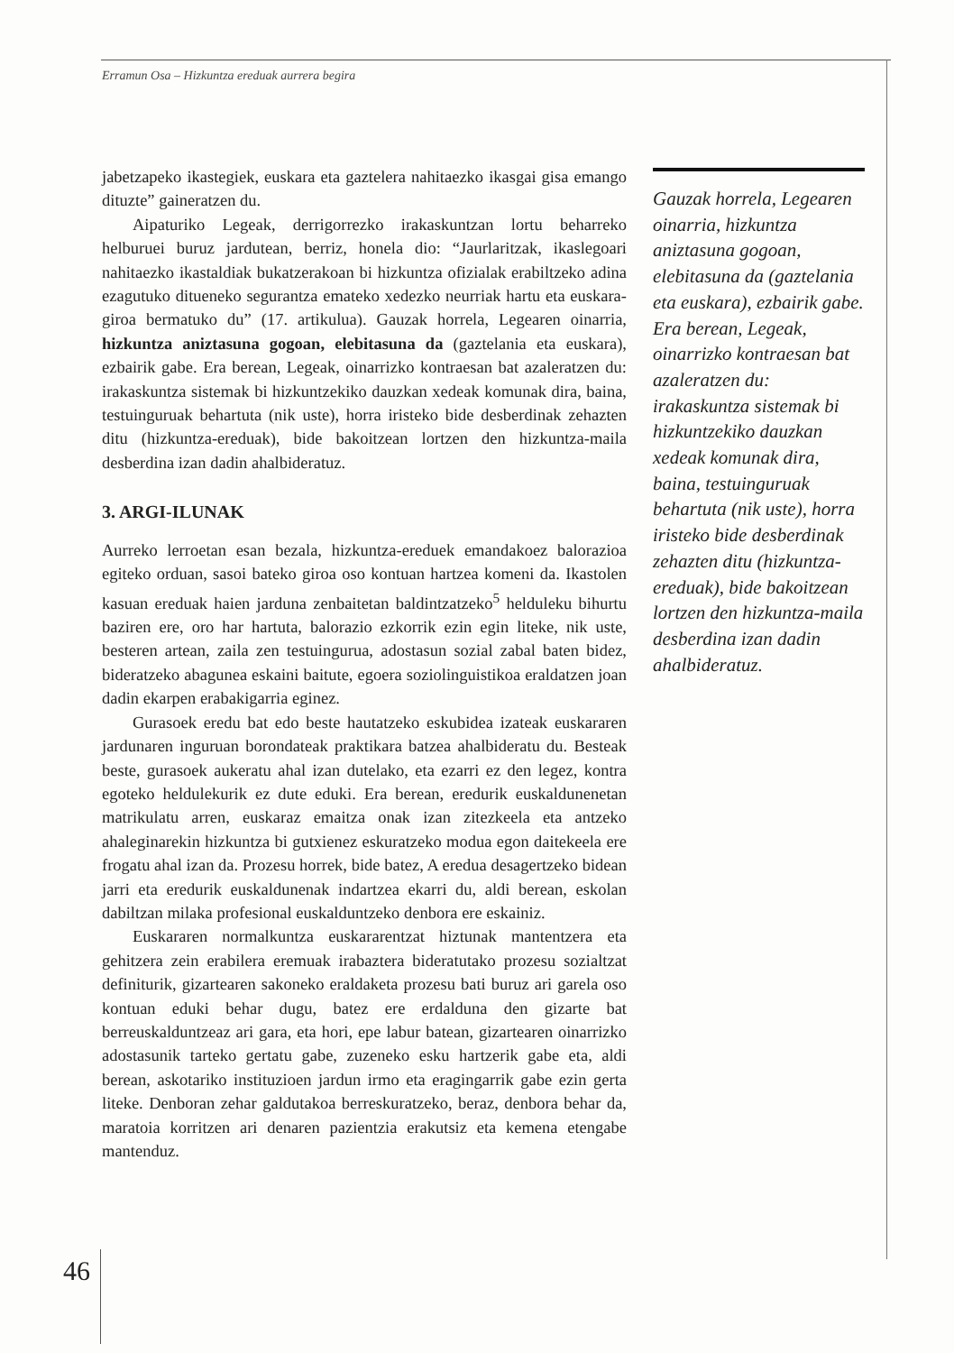Erramun Osa – Hizkuntza ereduak aurrera begira
jabetzapeko ikastegiek, euskara eta gaztelera nahitaezko ikasgai gisa emango dituzte” gaineratzen du.
Aipaturiko Legeak, derrigorrezko irakaskuntzan lortu beharreko helburuei buruz jardutean, berriz, honela dio: “Jaurlaritzak, ikaslegoari nahitaezko ikastaldiak bukatzerakoan bi hizkuntza ofizialak erabiltzeko adina ezagutuko ditueneko segurantza emateko xedezko neurriak hartu eta euskara-giroa bermatuko du” (17. artikulua). Gauzak horrela, Legearen oinarria, hizkuntza aniztasuna gogoan, elebitasuna da (gaztelania eta euskara), ezbairik gabe. Era berean, Legeak, oinarrizko kontraesan bat azaleratzen du: irakaskuntza sistemak bi hizkuntzekiko dauzkan xedeak komunak dira, baina, testuinguruak behartuta (nik uste), horra iristeko bide desberdinak zehazten ditu (hizkuntza-ereduak), bide bakoitzean lortzen den hizkuntza-maila desberdina izan dadin ahalbideratuz.
3. ARGI-ILUNAK
Aurreko lerroetan esan bezala, hizkuntza-ereduek emandakoez balorazioa egiteko orduan, sasoi bateko giroa oso kontuan hartzea komeni da. Ikastolen kasuan ereduak haien jarduna zenbaitetan baldintzatzeko<sup>5</sup> helduleku bihurtu baziren ere, oro har hartuta, balorazio ezkorrik ezin egin liteke, nik uste, besteren artean, zaila zen testuingurua, adostasun sozial zabal baten bidez, bideratzeko abagunea eskaini baitute, egoera soziolinguistikoa eraldatzen joan dadin ekarpen erabakigarria eginez.
Gurasoek eredu bat edo beste hautatzeko eskubidea izateak euskararen jardunaren inguruan borondateak praktikara batzea ahalbideratu du. Besteak beste, gurasoek aukeratu ahal izan dutelako, eta ezarri ez den legez, kontra egoteko heldulekurik ez dute eduki. Era berean, eredurik euskaldunenetan matrikulatu arren, euskaraz emaitza onak izan zitezkeela eta antzeko ahaleginarekin hizkuntza bi gutxienez eskuratzeko modua egon daitekeela ere frogatu ahal izan da. Prozesu horrek, bide batez, A eredua desagertzeko bidean jarri eta eredurik euskaldunenak indartzea ekarri du, aldi berean, eskolan dabiltzan milaka profesional euskalduntzeko denbora ere eskainiz.
Euskararen normalkuntza euskararentzat hiztunak mantentzera eta gehitzera zein erabilera eremuak irabaztera bideratutako prozesu sozialtzat definiturik, gizartearen sakoneko eraldaketa prozesu bati buruz ari garela oso kontuan eduki behar dugu, batez ere erdalduna den gizarte bat berreuskalduntzeaz ari gara, eta hori, epe labur batean, gizartearen oinarrizko adostasunik tarteko gertatu gabe, zuzeneko esku hartzerik gabe eta, aldi berean, askotariko instituzioen jardun irmo eta eragingarrik gabe ezin gerta liteke. Denboran zehar galdutakoa berreskuratzeko, beraz, denbora behar da, maratoia korritzen ari denaren pazientzia erakutsiz eta kemena etengabe mantenduz.
Gauzak horrela, Legearen oinarria, hizkuntza aniztasuna gogoan, elebitasuna da (gaztelania eta euskara), ezbairik gabe. Era berean, Legeak, oinarrizko kontraesan bat azaleratzen du: irakaskuntza sistemak bi hizkuntzekiko dauzkan xedeak komunak dira, baina, testuinguruak behartuta (nik uste), horra iristeko bide desberdinak zehazten ditu (hizkuntza-ereduak), bide bakoitzean lortzen den hizkuntza-maila desberdina izan dadin ahalbideratuz.
46